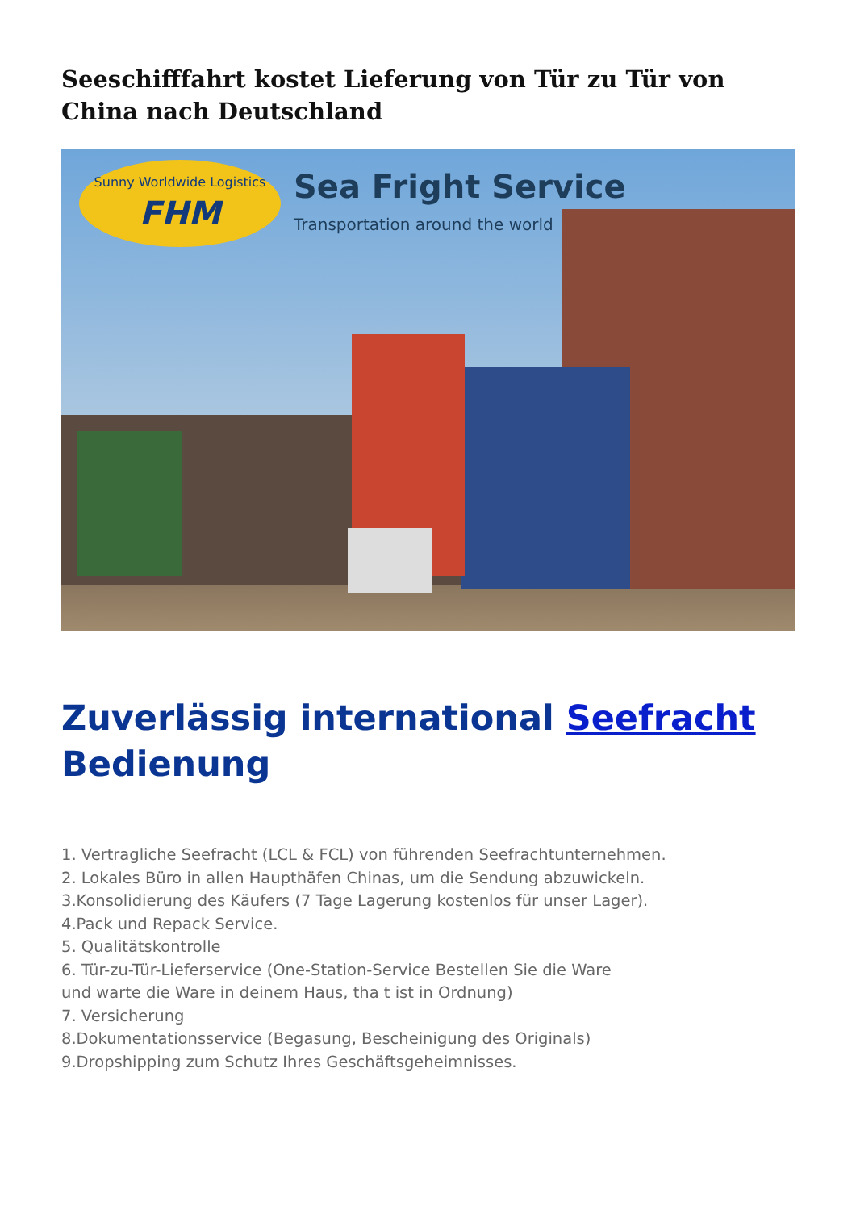Seeschifffahrt kostet Lieferung von Tür zu Tür von China nach Deutschland
Sunny Worldwide Logistics
FHM
Sea Fright Service
Transportation around the world
Zuverlässig international Seefracht Bedienung
1. Vertragliche Seefracht (LCL & FCL) von führenden Seefrachtunternehmen.
2. Lokales Büro in allen Haupthäfen Chinas, um die Sendung abzuwickeln.
3.Konsolidierung des Käufers (7 Tage Lagerung kostenlos für unser Lager).
4.Pack und Repack Service.
5. Qualitätskontrolle
6. Tür-zu-Tür-Lieferservice (One-Station-Service Bestellen Sie die Ware
und warte die Ware in deinem Haus, tha t ist in Ordnung)
7. Versicherung
8.Dokumentationsservice (Begasung, Bescheinigung des Originals)
9.Dropshipping zum Schutz Ihres Geschäftsgeheimnisses.